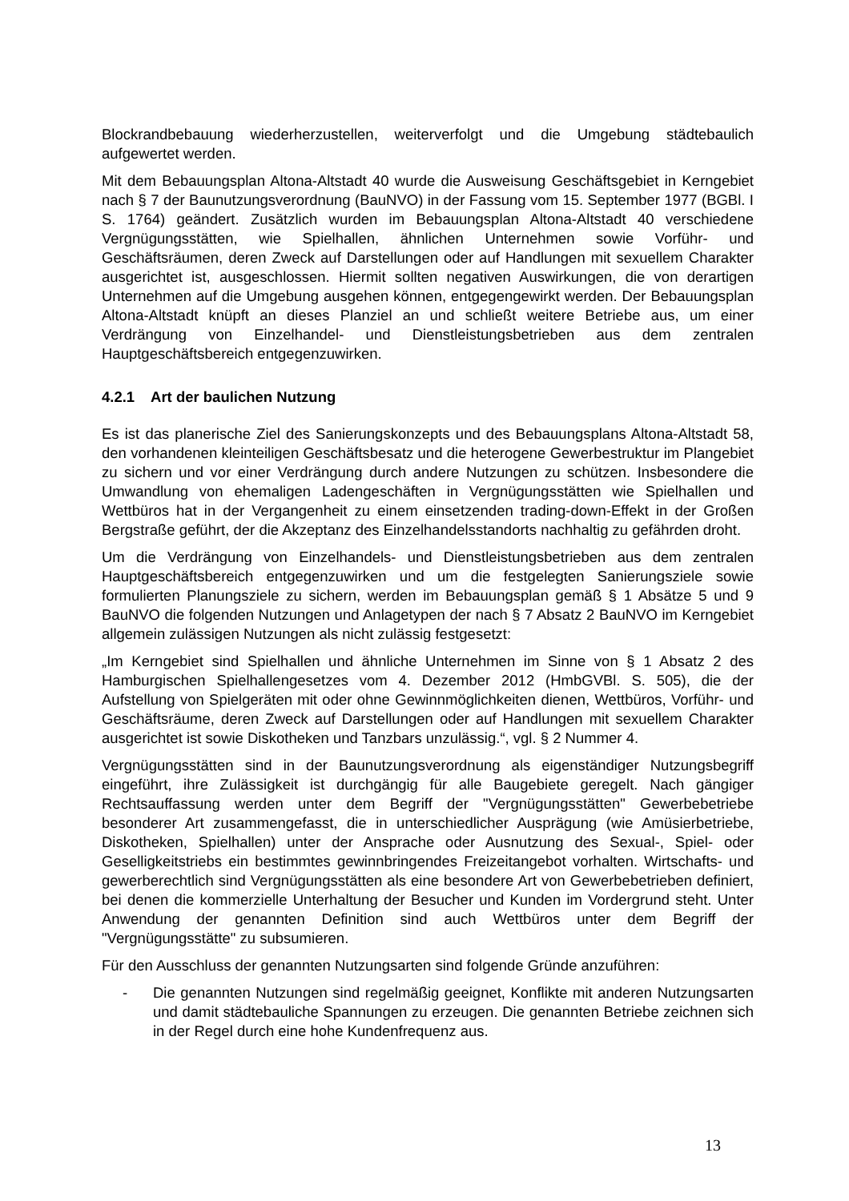Blockrandbebauung wiederherzustellen, weiterverfolgt und die Umgebung städtebaulich aufgewertet werden.
Mit dem Bebauungsplan Altona-Altstadt 40 wurde die Ausweisung Geschäftsgebiet in Kerngebiet nach § 7 der Baunutzungsverordnung (BauNVO) in der Fassung vom 15. September 1977 (BGBl. I S. 1764) geändert. Zusätzlich wurden im Bebauungsplan Altona-Altstadt 40 verschiedene Vergnügungsstätten, wie Spielhallen, ähnlichen Unternehmen sowie Vorführ- und Geschäftsräumen, deren Zweck auf Darstellungen oder auf Handlungen mit sexuellem Charakter ausgerichtet ist, ausgeschlossen. Hiermit sollten negativen Auswirkungen, die von derartigen Unternehmen auf die Umgebung ausgehen können, entgegengewirkt werden. Der Bebauungsplan Altona-Altstadt knüpft an dieses Planziel an und schließt weitere Betriebe aus, um einer Verdrängung von Einzelhandel- und Dienstleistungsbetrieben aus dem zentralen Hauptgeschäftsbereich entgegenzuwirken.
4.2.1 Art der baulichen Nutzung
Es ist das planerische Ziel des Sanierungskonzepts und des Bebauungsplans Altona-Altstadt 58, den vorhandenen kleinteiligen Geschäftsbesatz und die heterogene Gewerbestruktur im Plangebiet zu sichern und vor einer Verdrängung durch andere Nutzungen zu schützen. Insbesondere die Umwandlung von ehemaligen Ladengeschäften in Vergnügungsstätten wie Spielhallen und Wettbüros hat in der Vergangenheit zu einem einsetzenden trading-down-Effekt in der Großen Bergstraße geführt, der die Akzeptanz des Einzelhandelsstandorts nachhaltig zu gefährden droht.
Um die Verdrängung von Einzelhandels- und Dienstleistungsbetrieben aus dem zentralen Hauptgeschäftsbereich entgegenzuwirken und um die festgelegten Sanierungsziele sowie formulierten Planungsziele zu sichern, werden im Bebauungsplan gemäß § 1 Absätze 5 und 9 BauNVO die folgenden Nutzungen und Anlagetypen der nach § 7 Absatz 2 BauNVO im Kerngebiet allgemein zulässigen Nutzungen als nicht zulässig festgesetzt:
„Im Kerngebiet sind Spielhallen und ähnliche Unternehmen im Sinne von § 1 Absatz 2 des Hamburgischen Spielhallengesetzes vom 4. Dezember 2012 (HmbGVBl. S. 505), die der Aufstellung von Spielgeräten mit oder ohne Gewinnmöglichkeiten dienen, Wettbüros, Vorführ- und Geschäftsräume, deren Zweck auf Darstellungen oder auf Handlungen mit sexuellem Charakter ausgerichtet ist sowie Diskotheken und Tanzbars unzulässig.“, vgl. § 2 Nummer 4.
Vergnügungsstätten sind in der Baunutzungsverordnung als eigenständiger Nutzungsbegriff eingeführt, ihre Zulässigkeit ist durchgängig für alle Baugebiete geregelt. Nach gängiger Rechtsauffassung werden unter dem Begriff der "Vergnügungsstätten" Gewerbebetriebe besonderer Art zusammengefasst, die in unterschiedlicher Ausprägung (wie Amüsierbetriebe, Diskotheken, Spielhallen) unter der Ansprache oder Ausnutzung des Sexual-, Spiel- oder Geselligkeitstriebs ein bestimmtes gewinnbringendes Freizeitangebot vorhalten. Wirtschafts- und gewerberechtlich sind Vergnügungsstätten als eine besondere Art von Gewerbebetrieben definiert, bei denen die kommerzielle Unterhaltung der Besucher und Kunden im Vordergrund steht. Unter Anwendung der genannten Definition sind auch Wettbüros unter dem Begriff der "Vergnügungsstätte" zu subsumieren.
Für den Ausschluss der genannten Nutzungsarten sind folgende Gründe anzuführen:
- Die genannten Nutzungen sind regelmäßig geeignet, Konflikte mit anderen Nutzungsarten und damit städtebauliche Spannungen zu erzeugen. Die genannten Betriebe zeichnen sich in der Regel durch eine hohe Kundenfrequenz aus.
13